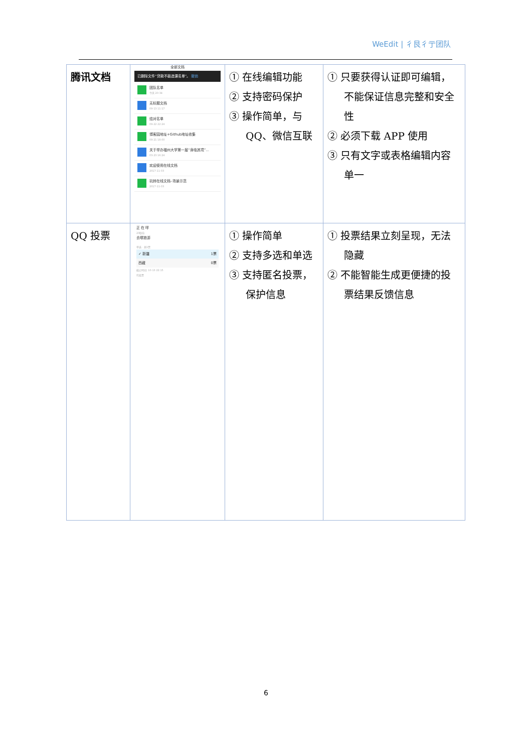WeEdit | 彳艮彳亍团队
| 腾讯文档 | 全部文档 已删除文件“贷款不能选课名单”。 撤销 团队名单 今天 20:34 无标题文档 09-13 11:17 结对名单 09-22 22:24 博客园地址+Github地址收集 09-21 18:00 关于举办福州大学第一届“身临其境”... 03-23 16:24 欢迎使用在线文档 2017-11-03 玩转在线文档–场景示范 2017-11-03 | ① 在线编辑功能 ② 支持密码保护 ③ 操作简单，与 QQ、微信互联 | ① 只要获得认证即可编辑，不能保证信息完整和安全性 ② 必须下载 APP 使用 ③ 只有文字或表格编辑内容单一 |
| QQ 投票 | 正 在 呼 23秒前 去哪旅游 单选 · 共1票 ✓ 新疆 1票 西藏 0票 截止时间: 10-13 22:15 已投票 | ① 操作简单 ② 支持多选和单选 ③ 支持匿名投票，保护信息 | ① 投票结果立刻呈现，无法隐藏 ② 不能智能生成更便捷的投票结果反馈信息 |
6